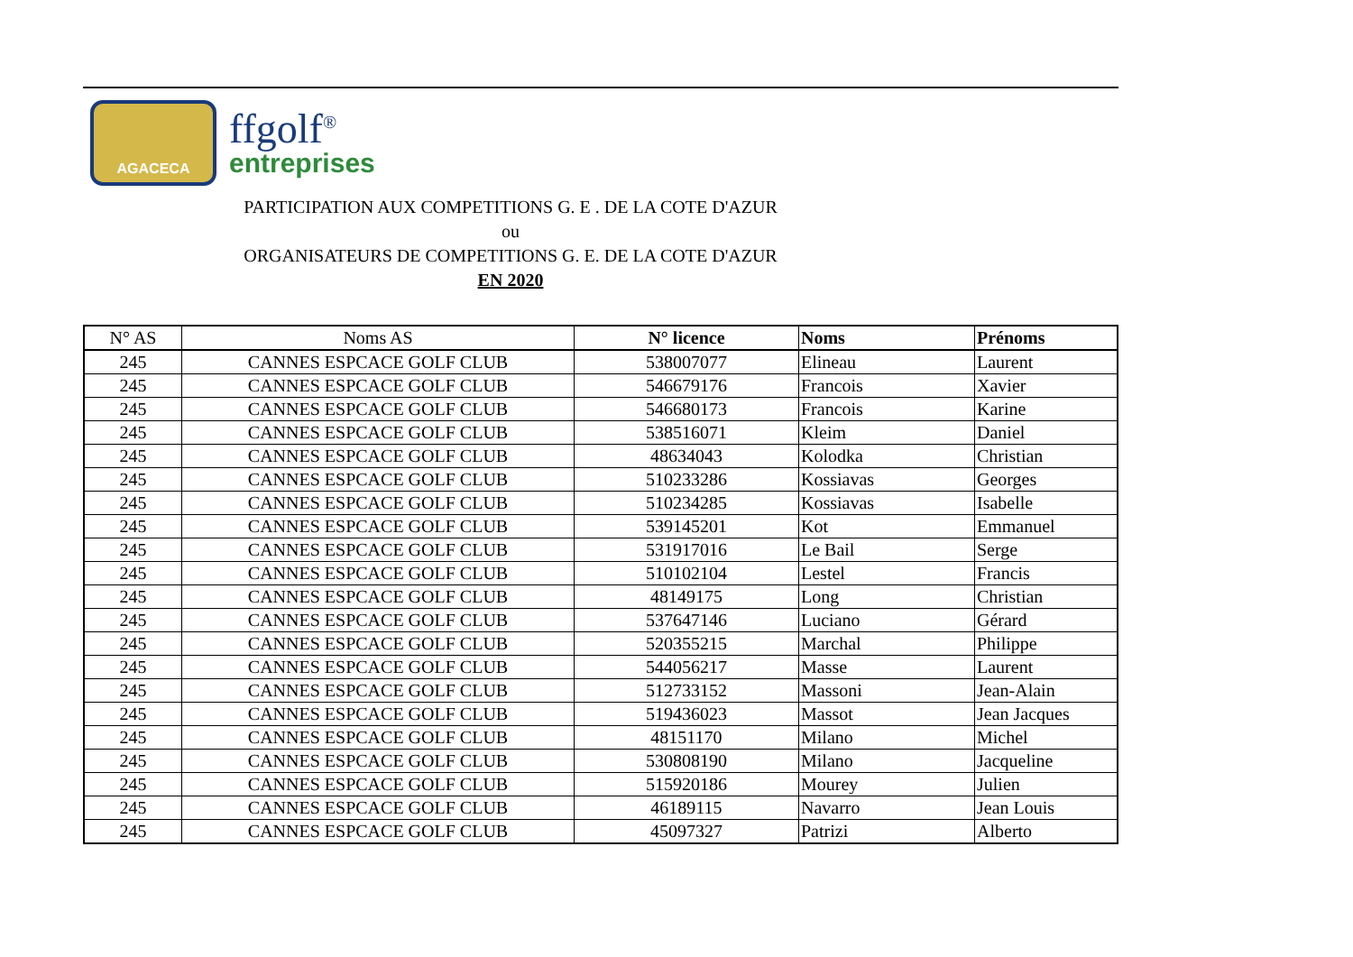AGACECA
ffgolf<sup>®</sup>
entreprises
PARTICIPATION AUX COMPETITIONS G. E . DE LA COTE D'AZUR
ou
ORGANISATEURS DE COMPETITIONS G. E. DE LA COTE D'AZUR
EN 2020
| N° AS | Noms AS | N° licence | Noms | Prénoms |
| --- | --- | --- | --- | --- |
| 245 | CANNES ESPCACE GOLF CLUB | 538007077 | Elineau | Laurent |
| 245 | CANNES ESPCACE GOLF CLUB | 546679176 | Francois | Xavier |
| 245 | CANNES ESPCACE GOLF CLUB | 546680173 | Francois | Karine |
| 245 | CANNES ESPCACE GOLF CLUB | 538516071 | Kleim | Daniel |
| 245 | CANNES ESPCACE GOLF CLUB | 48634043 | Kolodka | Christian |
| 245 | CANNES ESPCACE GOLF CLUB | 510233286 | Kossiavas | Georges |
| 245 | CANNES ESPCACE GOLF CLUB | 510234285 | Kossiavas | Isabelle |
| 245 | CANNES ESPCACE GOLF CLUB | 539145201 | Kot | Emmanuel |
| 245 | CANNES ESPCACE GOLF CLUB | 531917016 | Le Bail | Serge |
| 245 | CANNES ESPCACE GOLF CLUB | 510102104 | Lestel | Francis |
| 245 | CANNES ESPCACE GOLF CLUB | 48149175 | Long | Christian |
| 245 | CANNES ESPCACE GOLF CLUB | 537647146 | Luciano | Gérard |
| 245 | CANNES ESPCACE GOLF CLUB | 520355215 | Marchal | Philippe |
| 245 | CANNES ESPCACE GOLF CLUB | 544056217 | Masse | Laurent |
| 245 | CANNES ESPCACE GOLF CLUB | 512733152 | Massoni | Jean-Alain |
| 245 | CANNES ESPCACE GOLF CLUB | 519436023 | Massot | Jean Jacques |
| 245 | CANNES ESPCACE GOLF CLUB | 48151170 | Milano | Michel |
| 245 | CANNES ESPCACE GOLF CLUB | 530808190 | Milano | Jacqueline |
| 245 | CANNES ESPCACE GOLF CLUB | 515920186 | Mourey | Julien |
| 245 | CANNES ESPCACE GOLF CLUB | 46189115 | Navarro | Jean Louis |
| 245 | CANNES ESPCACE GOLF CLUB | 45097327 | Patrizi | Alberto |